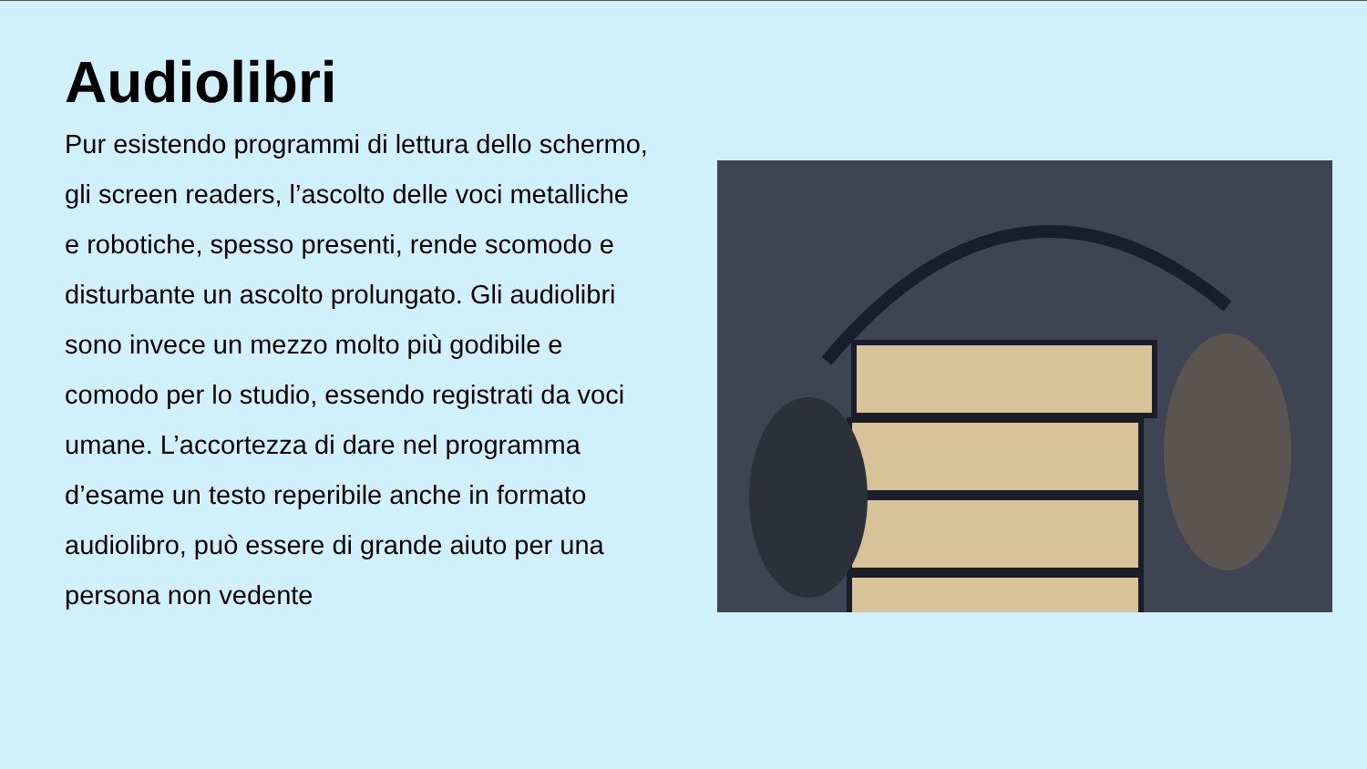Audiolibri
Pur esistendo programmi di lettura dello schermo, gli screen readers, l’ascolto delle voci metalliche e robotiche, spesso presenti, rende scomodo e disturbante un ascolto prolungato. Gli audiolibri sono invece un mezzo molto più godibile e comodo per lo studio, essendo registrati da voci umane. L’accortezza di dare nel programma d’esame un testo reperibile anche in formato audiolibro, può essere di grande aiuto per una persona non vedente